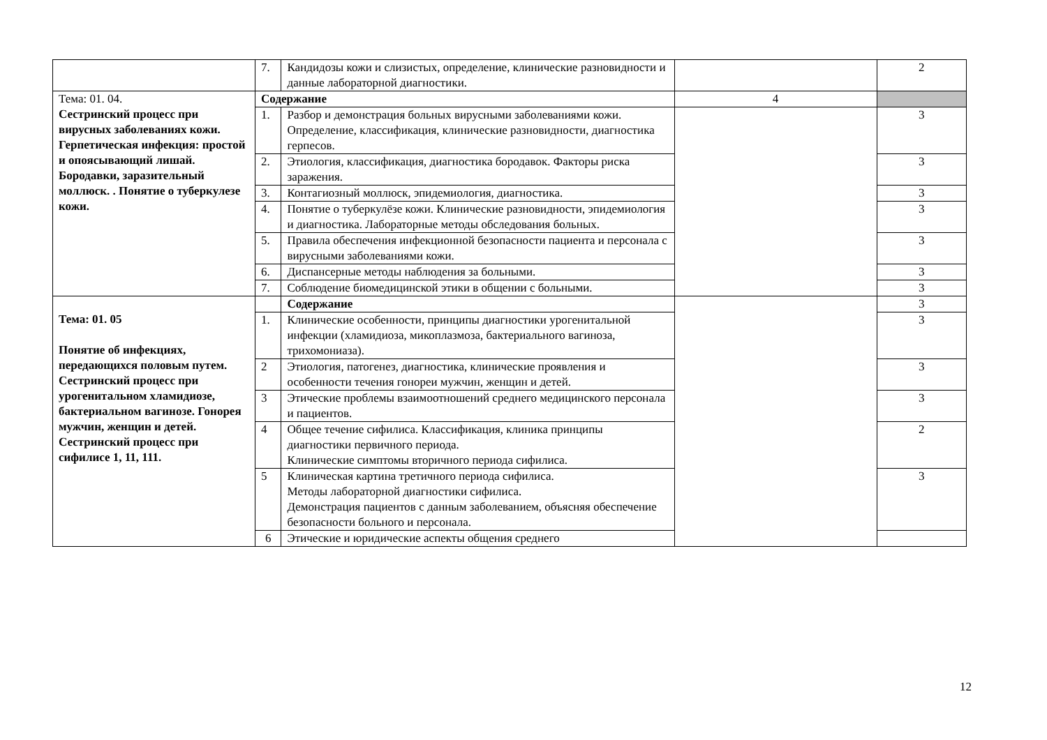| | 7. | Кандидозы кожи и слизистых, определение, клинические разновидности и данные лабораторной диагностики. | | 2 |
| Тема: 01. 04. Сестринский процесс при вирусных заболеваниях кожи. Герпетическая инфекция: простой и опоясывающий лишай. Бородавки, заразительный моллюск. . Понятие о туберкулезе кожи. | Содержание | | 4 | |
| | 1. | Разбор и демонстрация больных вирусными заболеваниями кожи. Определение, классификация, клинические разновидности, диагностика герпесов. | | 3 |
| | 2. | Этиология, классификация, диагностика бородавок. Факторы риска заражения. | | 3 |
| | 3. | Контагиозный моллюск, эпидемиология, диагностика. | | 3 |
| | 4. | Понятие о туберкулёзе кожи. Клинические разновидности, эпидемиология и диагностика. Лабораторные методы обследования больных. | | 3 |
| | 5. | Правила обеспечения инфекционной безопасности пациента и персонала с вирусными заболеваниями кожи. | | 3 |
| | 6. | Диспансерные методы наблюдения за больными. | | 3 |
| | 7. | Соблюдение биомедицинской этики в общении с больными. | | 3 |
| Тема: 01. 05 Понятие об инфекциях, передающихся половым путем. Сестринский процесс при урогенитальном хламидиозе, бактериальном вагинозе. Гонорея мужчин, женщин и детей. Сестринский процесс при сифилисе 1, 11, 111. | | Содержание | | 3 |
| | 1. | Клинические особенности, принципы диагностики урогенитальной инфекции (хламидиоза, микоплазмоза, бактериального вагиноза, трихомониаза). | | 3 |
| | 2 | Этиология, патогенез, диагностика, клинические проявления и особенности течения гонореи мужчин, женщин и детей. | | 3 |
| | 3 | Этические проблемы взаимоотношений среднего медицинского персонала и пациентов. | | 3 |
| | 4 | Общее течение сифилиса. Классификация, клиника принципы диагностики первичного периода. Клинические симптомы вторичного периода сифилиса. | | 2 |
| | 5 | Клиническая картина третичного периода сифилиса. Методы лабораторной диагностики сифилиса. Демонстрация пациентов с данным заболеванием, объясняя обеспечение безопасности больного и персонала. | | 3 |
| | 6 | Этические и юридические аспекты общения среднего | | |
12